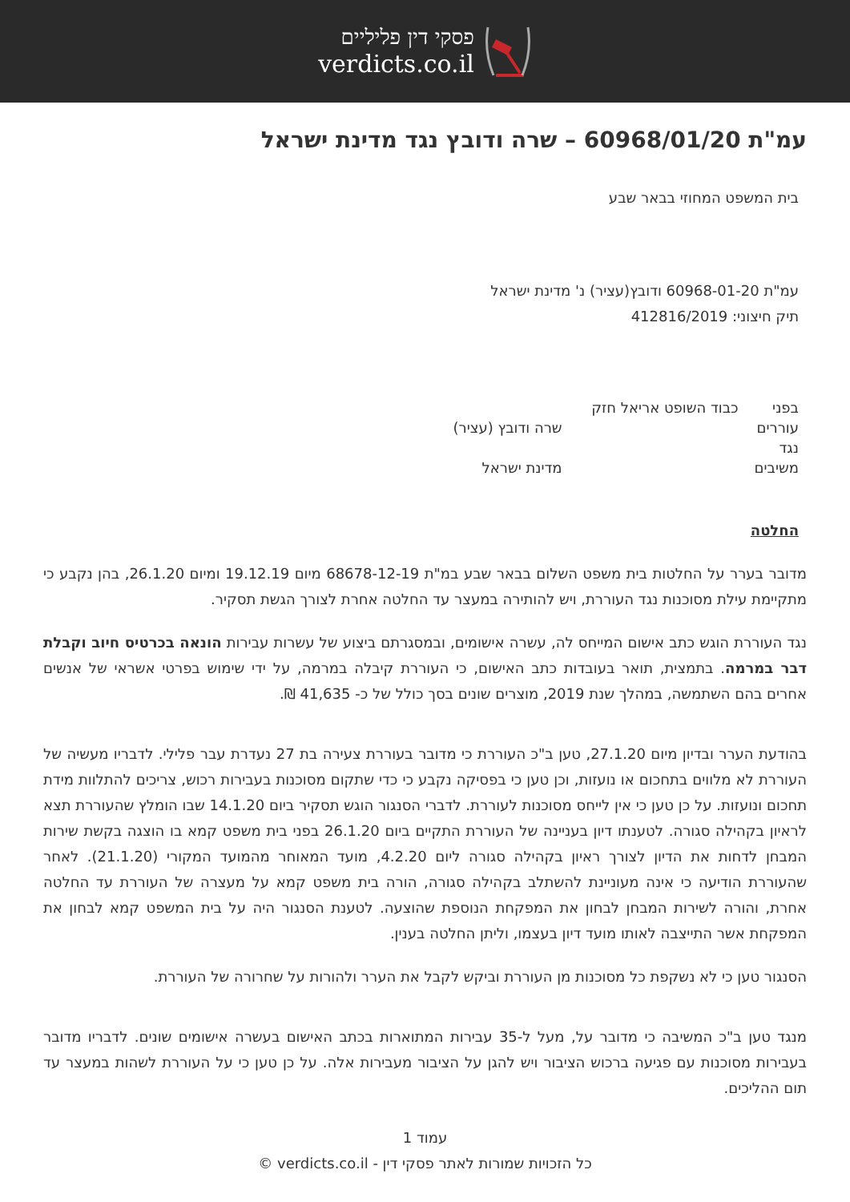פסקי דין פליליים
verdicts.co.il
עמ"ת 60968/01/20 – שרה ודובץ נגד מדינת ישראל
בית המשפט המחוזי בבאר שבע
עמ"ת 60968-01-20 ודובץ(עציר) נ' מדינת ישראל
תיק חיצוני: 412816/2019
| בפני | כבוד השופט אריאל חזק | |
| עוררים | | שרה ודובץ (עציר) |
| נגד | | |
| משיבים | | מדינת ישראל |
החלטה
מדובר בערר על החלטות בית משפט השלום בבאר שבע במ"ת 68678-12-19 מיום 19.12.19 ומיום 26.1.20, בהן נקבע כי מתקיימת עילת מסוכנות נגד העוררת, ויש להותירה במעצר עד החלטה אחרת לצורך הגשת תסקיר.
נגד העוררת הוגש כתב אישום המייחס לה, עשרה אישומים, ובמסגרתם ביצוע של עשרות עבירות הונאה בכרטיס חיוב וקבלת דבר במרמה. בתמצית, תואר בעובדות כתב האישום, כי העוררת קיבלה במרמה, על ידי שימוש בפרטי אשראי של אנשים אחרים בהם השתמשה, במהלך שנת 2019, מוצרים שונים בסך כולל של כ- 41,635 ₪.
בהודעת הערר ובדיון מיום 27.1.20, טען ב"כ העוררת כי מדובר בעוררת צעירה בת 27 נעדרת עבר פלילי. לדבריו מעשיה של העוררת לא מלווים בתחכום או נועזות, וכן טען כי בפסיקה נקבע כי כדי שתקום מסוכנות בעבירות רכוש, צריכים להתלוות מידת תחכום ונועזות. על כן טען כי אין לייחס מסוכנות לעוררת. לדברי הסנגור הוגש תסקיר ביום 14.1.20 שבו הומלץ שהעוררת תצא לראיון בקהילה סגורה. לטענתו דיון בעניינה של העוררת התקיים ביום 26.1.20 בפני בית משפט קמא בו הוצגה בקשת שירות המבחן לדחות את הדיון לצורך ראיון בקהילה סגורה ליום 4.2.20, מועד המאוחר מהמועד המקורי (21.1.20). לאחר שהעוררת הודיעה כי אינה מעוניינת להשתלב בקהילה סגורה, הורה בית משפט קמא על מעצרה של העוררת עד החלטה אחרת, והורה לשירות המבחן לבחון את המפקחת הנוספת שהוצעה. לטענת הסנגור היה על בית המשפט קמא לבחון את המפקחת אשר התייצבה לאותו מועד דיון בעצמו, וליתן החלטה בענין.
הסנגור טען כי לא נשקפת כל מסוכנות מן העוררת וביקש לקבל את הערר ולהורות על שחרורה של העוררת.
מנגד טען ב"כ המשיבה כי מדובר על, מעל ל-35 עבירות המתוארות בכתב האישום בעשרה אישומים שונים. לדבריו מדובר בעבירות מסוכנות עם פגיעה ברכוש הציבור ויש להגן על הציבור מעבירות אלה. על כן טען כי על העוררת לשהות במעצר עד תום ההליכים.
עמוד 1
כל הזכויות שמורות לאתר פסקי דין - verdicts.co.il ©